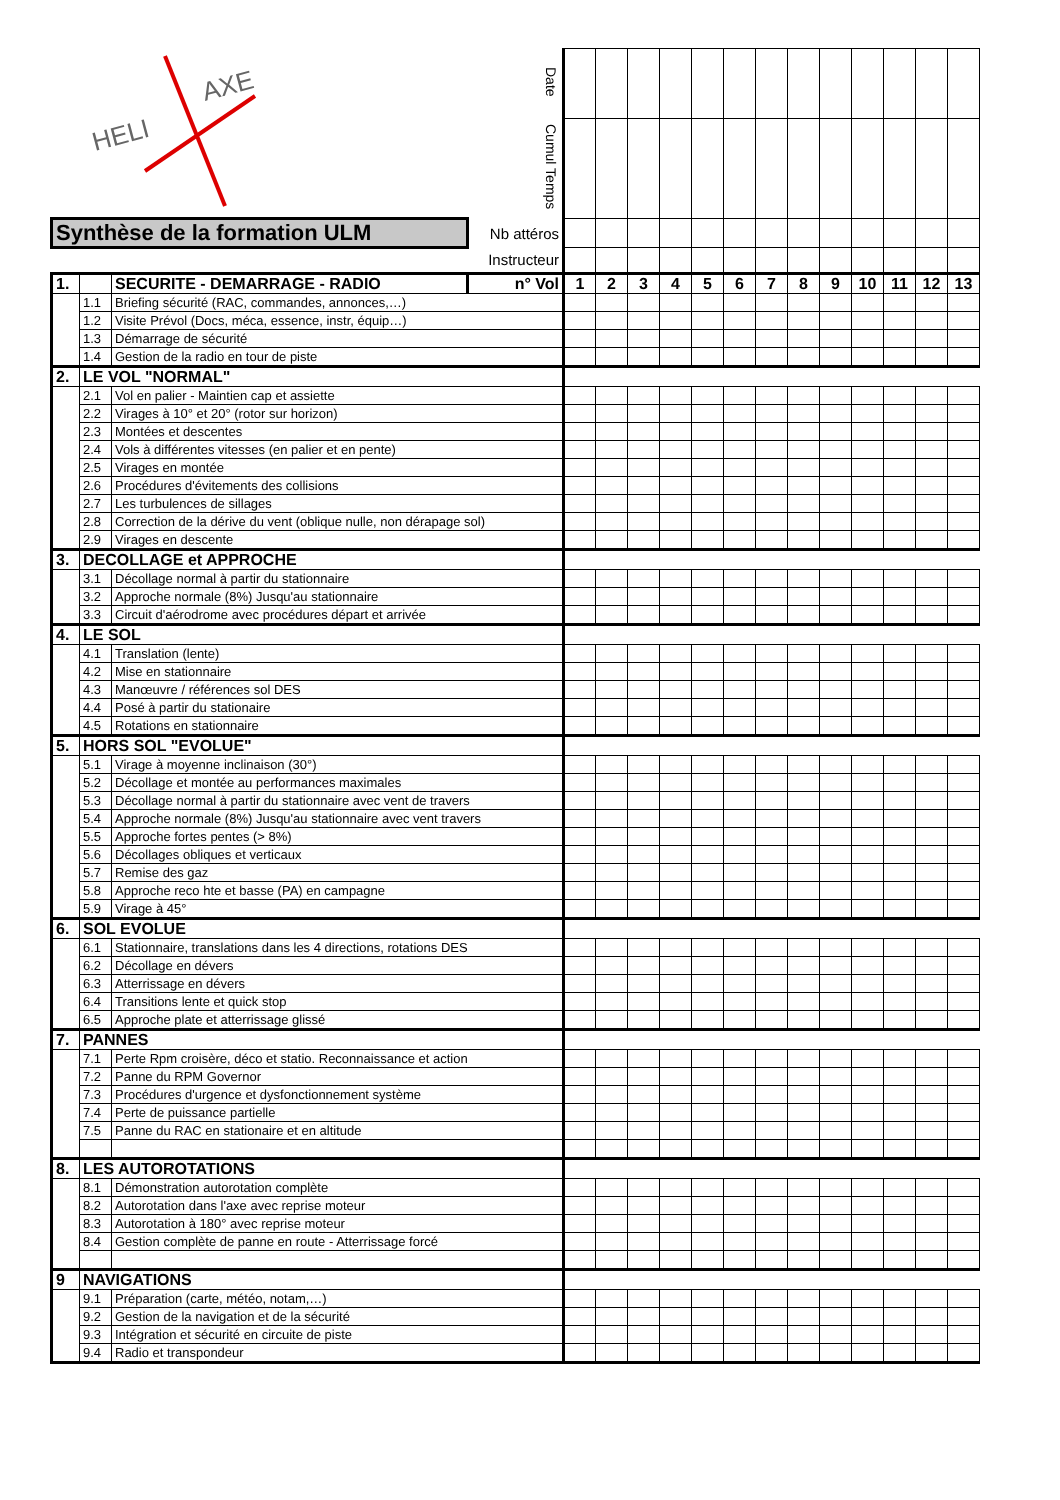| HELI AXE | | | Date | | | | | | | | | | | | | |
| | | | Cumul Temps | | | | | | | | | | | | | |
| Synthèse de la formation ULM | | | Nb attéros | | | | | | | | | | | | | |
| | | | Instructeur | | | | | | | | | | | | | |
| 1. | | SECURITE - DEMARRAGE - RADIO | n° Vol | 1 | 2 | 3 | 4 | 5 | 6 | 7 | 8 | 9 | 10 | 11 | 12 | 13 |
| | 1.1 | Briefing sécurité (RAC, commandes, annonces,…) | | | | | | | | | | | | | | |
| | 1.2 | Visite Prévol (Docs, méca, essence, instr, équip…) | | | | | | | | | | | | | | |
| | 1.3 | Démarrage de sécurité | | | | | | | | | | | | | | |
| | 1.4 | Gestion de la radio en tour de piste | | | | | | | | | | | | | | |
| 2. | LE VOL "NORMAL" | | | | | | | | | | | | | | | |
| | 2.1 | Vol en palier - Maintien cap et assiette | | | | | | | | | | | | | | |
| | 2.2 | Virages à 10° et 20° (rotor sur horizon) | | | | | | | | | | | | | | |
| | 2.3 | Montées et descentes | | | | | | | | | | | | | | |
| | 2.4 | Vols à différentes vitesses (en palier et en pente) | | | | | | | | | | | | | | |
| | 2.5 | Virages en montée | | | | | | | | | | | | | | |
| | 2.6 | Procédures d'évitements des collisions | | | | | | | | | | | | | | |
| | 2.7 | Les turbulences de sillages | | | | | | | | | | | | | | |
| | 2.8 | Correction de la dérive du vent (oblique nulle, non dérapage sol) | | | | | | | | | | | | | | |
| | 2.9 | Virages en descente | | | | | | | | | | | | | | |
| 3. | DECOLLAGE et APPROCHE | | | | | | | | | | | | | | | |
| | 3.1 | Décollage normal à partir du stationnaire | | | | | | | | | | | | | | |
| | 3.2 | Approche normale (8%) Jusqu'au stationnaire | | | | | | | | | | | | | | |
| | 3.3 | Circuit d'aérodrome avec procédures départ et arrivée | | | | | | | | | | | | | | |
| 4. | LE SOL | | | | | | | | | | | | | | | |
| | 4.1 | Translation (lente) | | | | | | | | | | | | | | |
| | 4.2 | Mise en stationnaire | | | | | | | | | | | | | | |
| | 4.3 | Manœuvre / références sol DES | | | | | | | | | | | | | | |
| | 4.4 | Posé à partir du stationaire | | | | | | | | | | | | | | |
| | 4.5 | Rotations en stationnaire | | | | | | | | | | | | | | |
| 5. | HORS SOL "EVOLUE" | | | | | | | | | | | | | | | |
| | 5.1 | Virage à moyenne inclinaison (30°) | | | | | | | | | | | | | | |
| | 5.2 | Décollage et montée au performances maximales | | | | | | | | | | | | | | |
| | 5.3 | Décollage normal à partir du stationnaire avec vent de travers | | | | | | | | | | | | | | |
| | 5.4 | Approche normale (8%) Jusqu'au stationnaire avec vent travers | | | | | | | | | | | | | | |
| | 5.5 | Approche fortes pentes (> 8%) | | | | | | | | | | | | | | |
| | 5.6 | Décollages obliques et verticaux | | | | | | | | | | | | | | |
| | 5.7 | Remise des gaz | | | | | | | | | | | | | | |
| | 5.8 | Approche reco hte et basse (PA) en campagne | | | | | | | | | | | | | | |
| | 5.9 | Virage à 45° | | | | | | | | | | | | | | |
| 6. | SOL EVOLUE | | | | | | | | | | | | | | | |
| | 6.1 | Stationnaire, translations dans les 4 directions, rotations DES | | | | | | | | | | | | | | |
| | 6.2 | Décollage en dévers | | | | | | | | | | | | | | |
| | 6.3 | Atterrissage en dévers | | | | | | | | | | | | | | |
| | 6.4 | Transitions lente et quick stop | | | | | | | | | | | | | | |
| | 6.5 | Approche plate et atterrissage glissé | | | | | | | | | | | | | | |
| 7. | PANNES | | | | | | | | | | | | | | | |
| | 7.1 | Perte Rpm croisère, déco et statio. Reconnaissance et action | | | | | | | | | | | | | | |
| | 7.2 | Panne du RPM Governor | | | | | | | | | | | | | | |
| | 7.3 | Procédures d'urgence et dysfonctionnement système | | | | | | | | | | | | | | |
| | 7.4 | Perte de puissance partielle | | | | | | | | | | | | | | |
| | 7.5 | Panne du RAC en stationaire et en altitude | | | | | | | | | | | | | | |
| 8. | LES AUTOROTATIONS | | | | | | | | | | | | | | | |
| | 8.1 | Démonstration autorotation complète | | | | | | | | | | | | | | |
| | 8.2 | Autorotation dans l'axe avec reprise moteur | | | | | | | | | | | | | | |
| | 8.3 | Autorotation à 180° avec reprise moteur | | | | | | | | | | | | | | |
| | 8.4 | Gestion complète de panne en route - Atterrissage forcé | | | | | | | | | | | | | | |
| 9 | NAVIGATIONS | | | | | | | | | | | | | | | |
| | 9.1 | Préparation (carte, météo, notam,…) | | | | | | | | | | | | | | |
| | 9.2 | Gestion de la navigation et de la sécurité | | | | | | | | | | | | | | |
| | 9.3 | Intégration et sécurité en circuite de piste | | | | | | | | | | | | | | |
| | 9.4 | Radio et transpondeur | | | | | | | | | | | | | | |